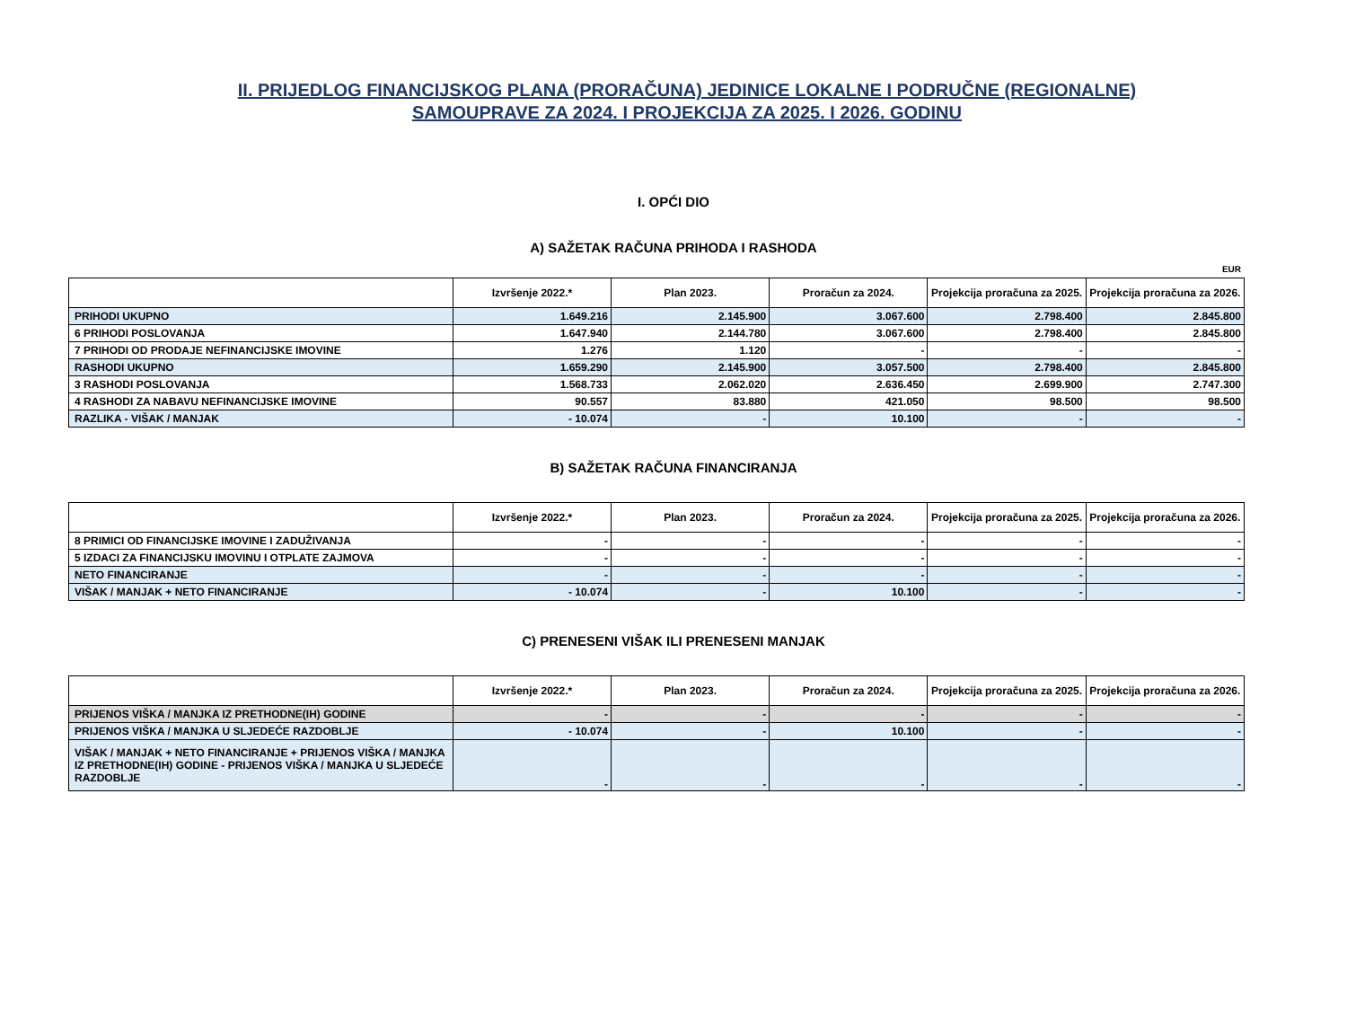II. PRIJEDLOG FINANCIJSKOG PLANA (PRORAČUNA) JEDINICE LOKALNE I PODRUČNE (REGIONALNE)
SAMOUPRAVE ZA 2024. I PROJEKCIJA ZA 2025. I 2026. GODINU
I. OPĆI DIO
A) SAŽETAK RAČUNA PRIHODA I RASHODA
EUR
| | Izvršenje 2022.* | Plan 2023. | Proračun za 2024. | Projekcija proračuna za 2025. | Projekcija proračuna za 2026. |
| --- | --- | --- | --- | --- | --- |
| PRIHODI UKUPNO | 1.649.216 | 2.145.900 | 3.067.600 | 2.798.400 | 2.845.800 |
| 6 PRIHODI POSLOVANJA | 1.647.940 | 2.144.780 | 3.067.600 | 2.798.400 | 2.845.800 |
| 7 PRIHODI OD PRODAJE NEFINANCIJSKE IMOVINE | 1.276 | 1.120 | - | - | - |
| RASHODI UKUPNO | 1.659.290 | 2.145.900 | 3.057.500 | 2.798.400 | 2.845.800 |
| 3 RASHODI POSLOVANJA | 1.568.733 | 2.062.020 | 2.636.450 | 2.699.900 | 2.747.300 |
| 4 RASHODI ZA NABAVU NEFINANCIJSKE IMOVINE | 90.557 | 83.880 | 421.050 | 98.500 | 98.500 |
| RAZLIKA - VIŠAK / MANJAK | - 10.074 | - | 10.100 | - | - |
B) SAŽETAK RAČUNA FINANCIRANJA
| | Izvršenje 2022.* | Plan 2023. | Proračun za 2024. | Projekcija proračuna za 2025. | Projekcija proračuna za 2026. |
| --- | --- | --- | --- | --- | --- |
| 8 PRIMICI OD FINANCIJSKE IMOVINE I ZADUŽIVANJA | - | - | - | - | - |
| 5 IZDACI ZA FINANCIJSKU IMOVINU I OTPLATE ZAJMOVA | - | - | - | - | - |
| NETO FINANCIRANJE | - | - | - | - | - |
| VIŠAK / MANJAK + NETO FINANCIRANJE | - 10.074 | - | 10.100 | - | - |
C) PRENESENI VIŠAK ILI PRENESENI MANJAK
| | Izvršenje 2022.* | Plan 2023. | Proračun za 2024. | Projekcija proračuna za 2025. | Projekcija proračuna za 2026. |
| --- | --- | --- | --- | --- | --- |
| PRIJENOS VIŠKA / MANJKA IZ PRETHODNE(IH) GODINE | - | - | - | - | - |
| PRIJENOS VIŠKA / MANJKA U SLJEDEĆE RAZDOBLJE | - 10.074 | - | 10.100 | - | - |
| VIŠAK / MANJAK + NETO FINANCIRANJE + PRIJENOS VIŠKA / MANJKA IZ PRETHODNE(IH) GODINE - PRIJENOS VIŠKA / MANJKA U SLJEDEĆE RAZDOBLJE | - | - | - | - | - |